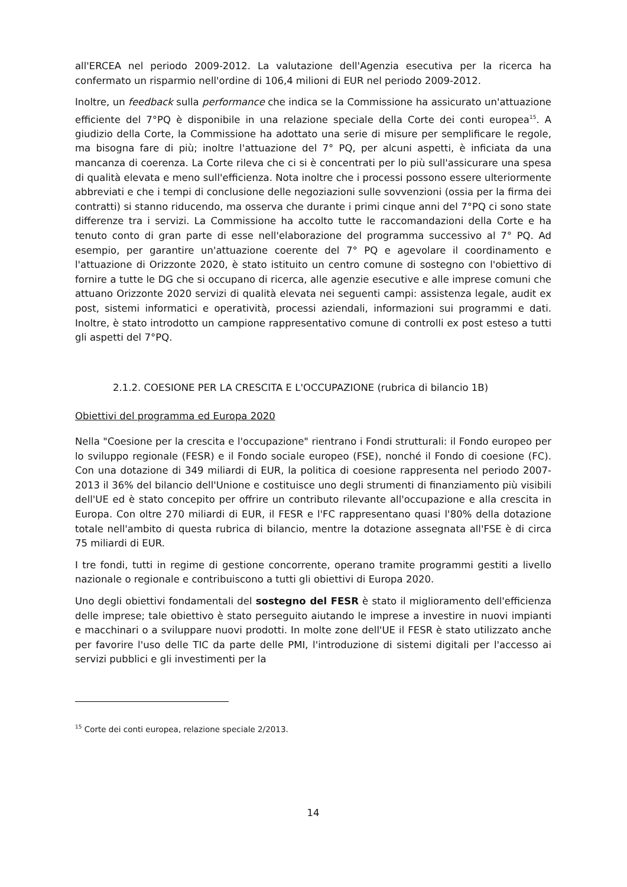all'ERCEA nel periodo 2009-2012. La valutazione dell'Agenzia esecutiva per la ricerca ha confermato un risparmio nell'ordine di 106,4 milioni di EUR nel periodo 2009-2012.
Inoltre, un feedback sulla performance che indica se la Commissione ha assicurato un'attuazione efficiente del 7°PQ è disponibile in una relazione speciale della Corte dei conti europea<sup>15</sup>. A giudizio della Corte, la Commissione ha adottato una serie di misure per semplificare le regole, ma bisogna fare di più; inoltre l'attuazione del 7° PQ, per alcuni aspetti, è inficiata da una mancanza di coerenza. La Corte rileva che ci si è concentrati per lo più sull'assicurare una spesa di qualità elevata e meno sull'efficienza. Nota inoltre che i processi possono essere ulteriormente abbreviati e che i tempi di conclusione delle negoziazioni sulle sovvenzioni (ossia per la firma dei contratti) si stanno riducendo, ma osserva che durante i primi cinque anni del 7°PQ ci sono state differenze tra i servizi. La Commissione ha accolto tutte le raccomandazioni della Corte e ha tenuto conto di gran parte di esse nell'elaborazione del programma successivo al 7° PQ. Ad esempio, per garantire un'attuazione coerente del 7° PQ e agevolare il coordinamento e l'attuazione di Orizzonte 2020, è stato istituito un centro comune di sostegno con l'obiettivo di fornire a tutte le DG che si occupano di ricerca, alle agenzie esecutive e alle imprese comuni che attuano Orizzonte 2020 servizi di qualità elevata nei seguenti campi: assistenza legale, audit ex post, sistemi informatici e operatività, processi aziendali, informazioni sui programmi e dati. Inoltre, è stato introdotto un campione rappresentativo comune di controlli ex post esteso a tutti gli aspetti del 7°PQ.
2.1.2. COESIONE PER LA CRESCITA E L'OCCUPAZIONE (rubrica di bilancio 1B)
Obiettivi del programma ed Europa 2020
Nella "Coesione per la crescita e l'occupazione" rientrano i Fondi strutturali: il Fondo europeo per lo sviluppo regionale (FESR) e il Fondo sociale europeo (FSE), nonché il Fondo di coesione (FC). Con una dotazione di 349 miliardi di EUR, la politica di coesione rappresenta nel periodo 2007-2013 il 36% del bilancio dell'Unione e costituisce uno degli strumenti di finanziamento più visibili dell'UE ed è stato concepito per offrire un contributo rilevante all'occupazione e alla crescita in Europa. Con oltre 270 miliardi di EUR, il FESR e l'FC rappresentano quasi l'80% della dotazione totale nell'ambito di questa rubrica di bilancio, mentre la dotazione assegnata all'FSE è di circa 75 miliardi di EUR.
I tre fondi, tutti in regime di gestione concorrente, operano tramite programmi gestiti a livello nazionale o regionale e contribuiscono a tutti gli obiettivi di Europa 2020.
Uno degli obiettivi fondamentali del sostegno del FESR è stato il miglioramento dell'efficienza delle imprese; tale obiettivo è stato perseguito aiutando le imprese a investire in nuovi impianti e macchinari o a sviluppare nuovi prodotti. In molte zone dell'UE il FESR è stato utilizzato anche per favorire l'uso delle TIC da parte delle PMI, l'introduzione di sistemi digitali per l'accesso ai servizi pubblici e gli investimenti per la
<sup>15</sup> Corte dei conti europea, relazione speciale 2/2013.
14